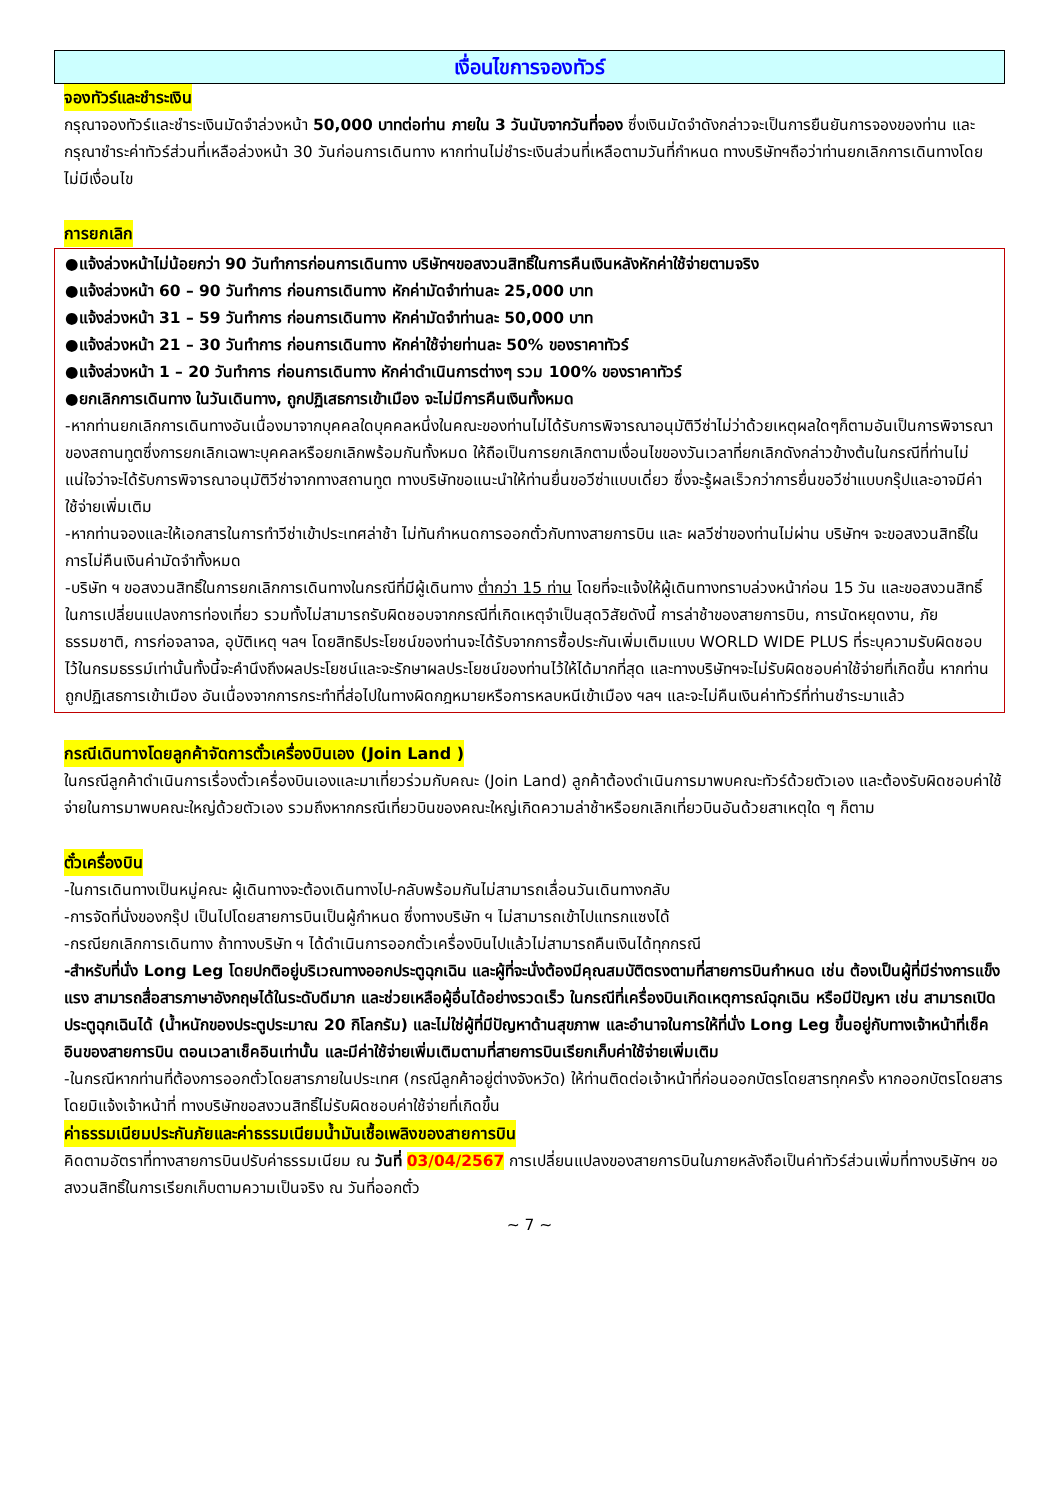เงื่อนไขการจองทัวร์
จองทัวร์และชำระเงิน
กรุณาจองทัวร์และชำระเงินมัดจำล่วงหน้า 50,000 บาทต่อท่าน ภายใน 3 วันนับจากวันที่จอง ซึ่งเงินมัดจำดังกล่าวจะเป็นการยืนยันการจองของท่าน และกรุณาชำระค่าทัวร์ส่วนที่เหลือล่วงหน้า 30 วันก่อนการเดินทาง หากท่านไม่ชำระเงินส่วนที่เหลือตามวันที่กำหนด ทางบริษัทฯถือว่าท่านยกเลิกการเดินทางโดยไม่มีเงื่อนไข
การยกเลิก
●แจ้งล่วงหน้าไม่น้อยกว่า 90 วันทำการก่อนการเดินทาง บริษัทฯขอสงวนสิทธิ์ในการคืนเงินหลังหักค่าใช้จ่ายตามจริง
●แจ้งล่วงหน้า 60 – 90 วันทำการ ก่อนการเดินทาง หักค่ามัดจำท่านละ 25,000 บาท
●แจ้งล่วงหน้า 31 – 59 วันทำการ ก่อนการเดินทาง หักค่ามัดจำท่านละ 50,000 บาท
●แจ้งล่วงหน้า 21 – 30 วันทำการ ก่อนการเดินทาง หักค่าใช้จ่ายท่านละ 50% ของราคาทัวร์
●แจ้งล่วงหน้า 1 – 20 วันทำการ ก่อนการเดินทาง หักค่าดำเนินการต่างๆ รวม 100% ของราคาทัวร์
●ยกเลิกการเดินทาง ในวันเดินทาง, ถูกปฏิเสธการเข้าเมือง จะไม่มีการคืนเงินทั้งหมด
-หากท่านยกเลิกการเดินทางอันเนื่องมาจากบุคคลใดบุคคลหนึ่งในคณะของท่านไม่ได้รับการพิจารณาอนุมัติวีซ่าไม่ว่าด้วยเหตุผลใดๆก็ตามอันเป็นการพิจารณาของสถานทูตซึ่งการยกเลิกเฉพาะบุคคลหรือยกเลิกพร้อมกันทั้งหมด ให้ถือเป็นการยกเลิกตามเงื่อนไขของวันเวลาที่ยกเลิกดังกล่าวข้างต้นในกรณีที่ท่านไม่แน่ใจว่าจะได้รับการพิจารณาอนุมัติวีซ่าจากทางสถานทูต ทางบริษัทขอแนะนำให้ท่านยื่นขอวีซ่าแบบเดี่ยว ซึ่งจะรู้ผลเร็วกว่าการยื่นขอวีซ่าแบบกรุ๊ปและอาจมีค่าใช้จ่ายเพิ่มเติม
-หากท่านจองและให้เอกสารในการทำวีซ่าเข้าประเทศล่าช้า ไม่ทันกำหนดการออกตั๋วกับทางสายการบิน และ ผลวีซ่าของท่านไม่ผ่าน บริษัทฯ จะขอสงวนสิทธิ์ในการไม่คืนเงินค่ามัดจำทั้งหมด
-บริษัท ฯ ขอสงวนสิทธิ์ในการยกเลิกการเดินทางในกรณีที่มีผู้เดินทาง ต่ำกว่า 15 ท่าน โดยที่จะแจ้งให้ผู้เดินทางทราบล่วงหน้าก่อน 15 วัน และขอสงวนสิทธิ์ในการเปลี่ยนแปลงการท่องเที่ยว รวมทั้งไม่สามารถรับผิดชอบจากกรณีที่เกิดเหตุจำเป็นสุดวิสัยดังนี้ การล่าช้าของสายการบิน, การนัดหยุดงาน, ภัยธรรมชาติ, การก่อจลาจล, อุบัติเหตุ ฯลฯ โดยสิทธิประโยชน์ของท่านจะได้รับจากการซื้อประกันเพิ่มเติมแบบ WORLD WIDE PLUS ที่ระบุความรับผิดชอบไว้ในกรมธรรม์เท่านั้นทั้งนี้จะคำนึงถึงผลประโยชน์และจะรักษาผลประโยชน์ของท่านไว้ให้ได้มากที่สุด และทางบริษัทฯจะไม่รับผิดชอบค่าใช้จ่ายที่เกิดขึ้น หากท่านถูกปฏิเสธการเข้าเมือง อันเนื่องจากการกระทำที่ส่อไปในทางผิดกฎหมายหรือการหลบหนีเข้าเมือง ฯลฯ และจะไม่คืนเงินค่าทัวร์ที่ท่านชำระมาแล้ว
กรณีเดินทางโดยลูกค้าจัดการตั๋วเครื่องบินเอง (Join Land )
ในกรณีลูกค้าดำเนินการเรื่องตั๋วเครื่องบินเองและมาเที่ยวร่วมกับคณะ (Join Land) ลูกค้าต้องดำเนินการมาพบคณะทัวร์ด้วยตัวเอง และต้องรับผิดชอบค่าใช้จ่ายในการมาพบคณะใหญ่ด้วยตัวเอง รวมถึงหากกรณีเที่ยวบินของคณะใหญ่เกิดความล่าช้าหรือยกเลิกเที่ยวบินอันด้วยสาเหตุใด ๆ ก็ตาม
ตั๋วเครื่องบิน
-ในการเดินทางเป็นหมู่คณะ ผู้เดินทางจะต้องเดินทางไป-กลับพร้อมกันไม่สามารถเลื่อนวันเดินทางกลับ
-การจัดที่นั่งของกรุ๊ป เป็นไปโดยสายการบินเป็นผู้กำหนด ซึ่งทางบริษัท ฯ ไม่สามารถเข้าไปแทรกแซงได้
-กรณียกเลิกการเดินทาง ถ้าทางบริษัท ฯ ได้ดำเนินการออกตั๋วเครื่องบินไปแล้วไม่สามารถคืนเงินได้ทุกกรณี
-สำหรับที่นั่ง Long Leg โดยปกติอยู่บริเวณทางออกประตูฉุกเฉิน และผู้ที่จะนั่งต้องมีคุณสมบัติตรงตามที่สายการบินกำหนด เช่น ต้องเป็นผู้ที่มีร่างการแข็งแรง สามารถสื่อสารภาษาอังกฤษได้ในระดับดีมาก และช่วยเหลือผู้อื่นได้อย่างรวดเร็ว ในกรณีที่เครื่องบินเกิดเหตุการณ์ฉุกเฉิน หรือมีปัญหา เช่น สามารถเปิดประตูฉุกเฉินได้ (น้ำหนักของประตูประมาณ 20 กิโลกรัม) และไม่ใช่ผู้ที่มีปัญหาด้านสุขภาพ และอำนาจในการให้ที่นั่ง Long Leg ขึ้นอยู่กับทางเจ้าหน้าที่เช็คอินของสายการบิน ตอนเวลาเช็คอินเท่านั้น และมีค่าใช้จ่ายเพิ่มเติมตามที่สายการบินเรียกเก็บค่าใช้จ่ายเพิ่มเติม
-ในกรณีหากท่านที่ต้องการออกตั๋วโดยสารภายในประเทศ (กรณีลูกค้าอยู่ต่างจังหวัด) ให้ท่านติดต่อเจ้าหน้าที่ก่อนออกบัตรโดยสารทุกครั้ง หากออกบัตรโดยสารโดยมิแจ้งเจ้าหน้าที่ ทางบริษัทขอสงวนสิทธิ์ไม่รับผิดชอบค่าใช้จ่ายที่เกิดขึ้น
ค่าธรรมเนียมประกันภัยและค่าธรรมเนียมน้ำมันเชื้อเพลิงของสายการบิน
คิดตามอัตราที่ทางสายการบินปรับค่าธรรมเนียม ณ วันที่ 03/04/2567 การเปลี่ยนแปลงของสายการบินในภายหลังถือเป็นค่าทัวร์ส่วนเพิ่มที่ทางบริษัทฯ ขอสงวนสิทธิ์ในการเรียกเก็บตามความเป็นจริง ณ วันที่ออกตั๋ว
~ 7 ~